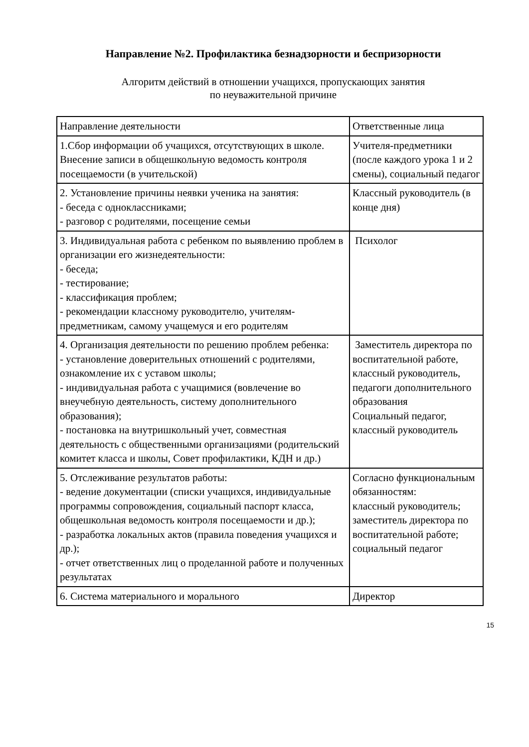Направление №2. Профилактика безнадзорности и беспризорности
Алгоритм действий в отношении учащихся, пропускающих занятия
по неуважительной причине
| Направление деятельности | Ответственные лица |
| 1.Сбор информации об учащихся, отсутствующих в школе. Внесение записи в общешкольную ведомость контроля посещаемости (в учительской) | Учителя-предметники (после каждого урока 1 и 2 смены), социальный педагог |
| 2. Установление причины неявки ученика на занятия: - беседа с одноклассниками; - разговор с родителями, посещение семьи | Классный руководитель (в конце дня) |
| 3. Индивидуальная работа с ребенком по выявлению проблем в организации его жизнедеятельности: - беседа; - тестирование; - классификация проблем; - рекомендации классному руководителю, учителям-предметникам, самому учащемуся и его родителям | Психолог |
| 4. Организация деятельности по решению проблем ребенка: - установление доверительных отношений с родителями, ознакомление их с уставом школы; - индивидуальная работа с учащимися (вовлечение во внеучебную деятельность, систему дополнительного образования); - постановка на внутришкольный учет, совместная деятельность с общественными организациями (родительский комитет класса и школы, Совет профилактики, КДН и др.) | Заместитель директора по воспитательной работе, классный руководитель, педагоги дополнительного образования Социальный педагог, классный руководитель |
| 5. Отслеживание результатов работы: - ведение документации (списки учащихся, индивидуальные программы сопровождения, социальный паспорт класса, общешкольная ведомость контроля посещаемости и др.); - разработка локальных актов (правила поведения учащихся и др.); - отчет ответственных лиц о проделанной работе и полученных результатах | Согласно функциональным обязанностям: классный руководитель; заместитель директора по воспитательной работе; социальный педагог |
| 6. Система материального и морального | Директор |
15